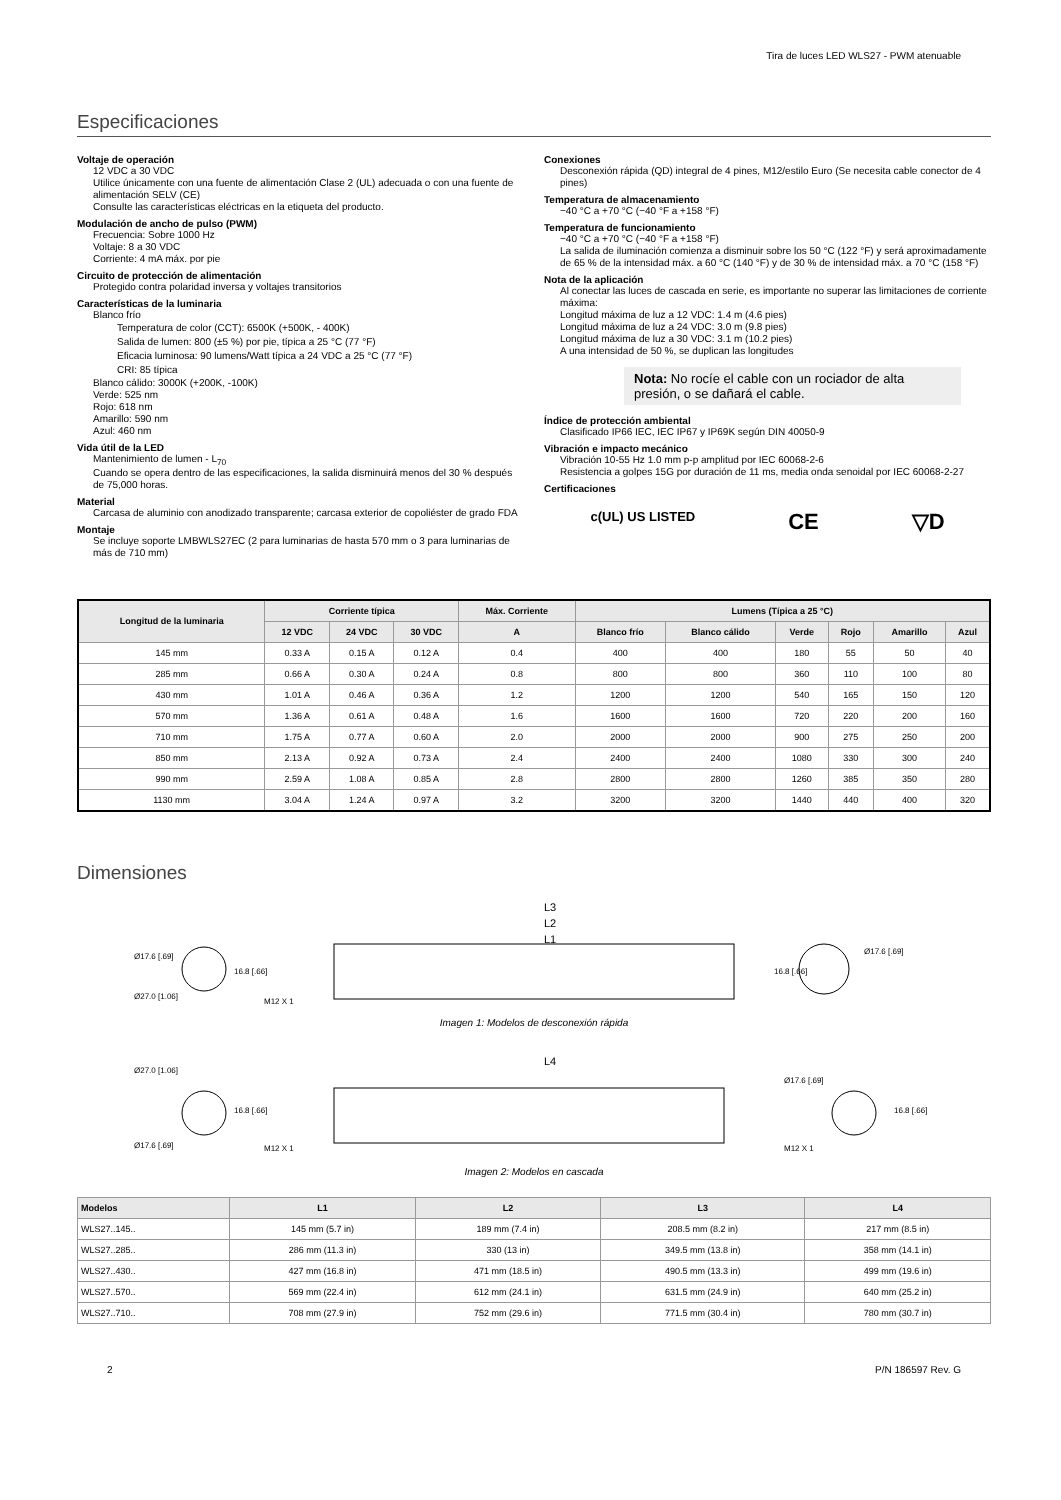Tira de luces LED WLS27 - PWM atenuable
Especificaciones
Voltaje de operación
12 VDC a 30 VDC
Utilice únicamente con una fuente de alimentación Clase 2 (UL) adecuada o con una fuente de alimentación SELV (CE)
Consulte las características eléctricas en la etiqueta del producto.
Modulación de ancho de pulso (PWM)
Frecuencia: Sobre 1000 Hz
Voltaje: 8 a 30 VDC
Corriente: 4 mA máx. por pie
Circuito de protección de alimentación
Protegido contra polaridad inversa y voltajes transitorios
Características de la luminaria
Blanco frío
Temperatura de color (CCT): 6500K (+500K, - 400K)
Salida de lumen: 800 (±5 %) por pie, típica a 25 °C (77 °F)
Eficacia luminosa: 90 lumens/Watt típica a 24 VDC a 25 °C (77 °F)
CRI: 85 típica
Blanco cálido: 3000K (+200K, -100K)
Verde: 525 nm
Rojo: 618 nm
Amarillo: 590 nm
Azul: 460 nm
Vida útil de la LED
Mantenimiento de lumen - L<sub>70</sub>
Cuando se opera dentro de las especificaciones, la salida disminuirá menos del 30 % después de 75,000 horas.
Material
Carcasa de aluminio con anodizado transparente; carcasa exterior de copoliéster de grado FDA
Montaje
Se incluye soporte LMBWLS27EC (2 para luminarias de hasta 570 mm o 3 para luminarias de más de 710 mm)
Conexiones
Desconexión rápida (QD) integral de 4 pines, M12/estilo Euro (Se necesita cable conector de 4 pines)
Temperatura de almacenamiento
−40 °C a +70 °C (−40 °F a +158 °F)
Temperatura de funcionamiento
−40 °C a +70 °C (−40 °F a +158 °F)
La salida de iluminación comienza a disminuir sobre los 50 °C (122 °F) y será aproximadamente de 65 % de la intensidad máx. a 60 °C (140 °F) y de 30 % de intensidad máx. a 70 °C (158 °F)
Nota de la aplicación
Al conectar las luces de cascada en serie, es importante no superar las limitaciones de corriente máxima:
Longitud máxima de luz a 12 VDC: 1.4 m (4.6 pies)
Longitud máxima de luz a 24 VDC: 3.0 m (9.8 pies)
Longitud máxima de luz a 30 VDC: 3.1 m (10.2 pies)
A una intensidad de 50 %, se duplican las longitudes
Nota: No rocíe el cable con un rociador de alta presión, o se dañará el cable.
Índice de protección ambiental
Clasificado IP66 IEC, IEC IP67 y IP69K según DIN 40050-9
Vibración e impacto mecánico
Vibración 10-55 Hz 1.0 mm p-p amplitud por IEC 60068-2-6
Resistencia a golpes 15G por duración de 11 ms, media onda senoidal por IEC 60068-2-27
Certificaciones
c(UL) US LISTED CE ▽D
| Longitud de la luminaria | Corriente típica | | | Máx. Corriente | Lumens (Típica a 25 °C) | | | | | |
| --- | --- | --- | --- | --- | --- | --- | --- | --- | --- | --- |
| | 12 VDC | 24 VDC | 30 VDC | A | Blanco frío | Blanco cálido | Verde | Rojo | Amarillo | Azul |
| 145 mm | 0.33 A | 0.15 A | 0.12 A | 0.4 | 400 | 400 | 180 | 55 | 50 | 40 |
| 285 mm | 0.66 A | 0.30 A | 0.24 A | 0.8 | 800 | 800 | 360 | 110 | 100 | 80 |
| 430 mm | 1.01 A | 0.46 A | 0.36 A | 1.2 | 1200 | 1200 | 540 | 165 | 150 | 120 |
| 570 mm | 1.36 A | 0.61 A | 0.48 A | 1.6 | 1600 | 1600 | 720 | 220 | 200 | 160 |
| 710 mm | 1.75 A | 0.77 A | 0.60 A | 2.0 | 2000 | 2000 | 900 | 275 | 250 | 200 |
| 850 mm | 2.13 A | 0.92 A | 0.73 A | 2.4 | 2400 | 2400 | 1080 | 330 | 300 | 240 |
| 990 mm | 2.59 A | 1.08 A | 0.85 A | 2.8 | 2800 | 2800 | 1260 | 385 | 350 | 280 |
| 1130 mm | 3.04 A | 1.24 A | 0.97 A | 3.2 | 3200 | 3200 | 1440 | 440 | 400 | 320 |
Dimensiones
Ø17.6 [.69]
Ø27.0 [1.06]
16.8 [.66]
L3
L2
L1
M12 X 1
16.8 [.66]
Ø17.6 [.69]
Imagen 1: Modelos de desconexión rápida
Ø27.0 [1.06]
Ø17.6 [.69]
16.8 [.66]
L4
M12 X 1
Ø17.6 [.69]
16.8 [.66]
M12 X 1
Imagen 2: Modelos en cascada
| Modelos | L1 | L2 | L3 | L4 |
| --- | --- | --- | --- | --- |
| WLS27..145.. | 145 mm (5.7 in) | 189 mm (7.4 in) | 208.5 mm (8.2 in) | 217 mm (8.5 in) |
| WLS27..285.. | 286 mm (11.3 in) | 330 (13 in) | 349.5 mm (13.8 in) | 358 mm (14.1 in) |
| WLS27..430.. | 427 mm (16.8 in) | 471 mm (18.5 in) | 490.5 mm (13.3 in) | 499 mm (19.6 in) |
| WLS27..570.. | 569 mm (22.4 in) | 612 mm (24.1 in) | 631.5 mm (24.9 in) | 640 mm (25.2 in) |
| WLS27..710.. | 708 mm (27.9 in) | 752 mm (29.6 in) | 771.5 mm (30.4 in) | 780 mm (30.7 in) |
2 P/N 186597 Rev. G